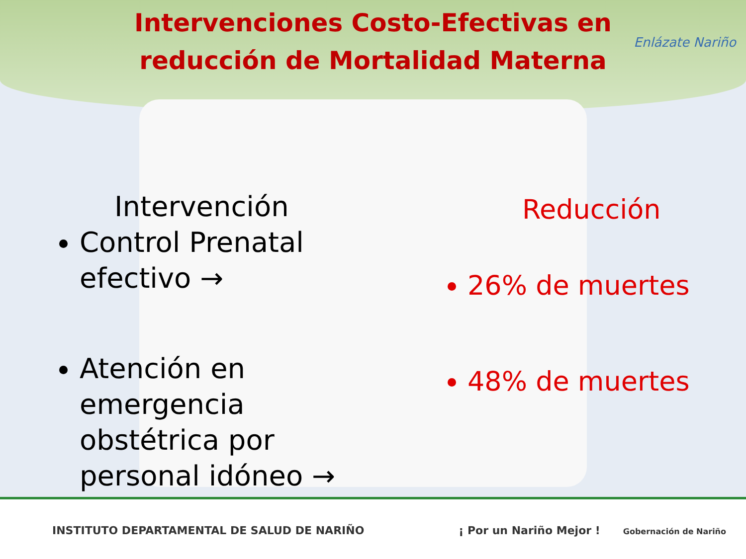Intervenciones Costo-Efectivas en reducción de Mortalidad Materna
Enlázate Nariño
Intervención
Control Prenatal efectivo →
Atención en emergencia obstétrica por personal idóneo →
Reducción
26% de muertes
48% de muertes
INSTITUTO DEPARTAMENTAL DE SALUD DE NARIÑO
¡ Por un Nariño Mejor ! Gobernación de Nariño